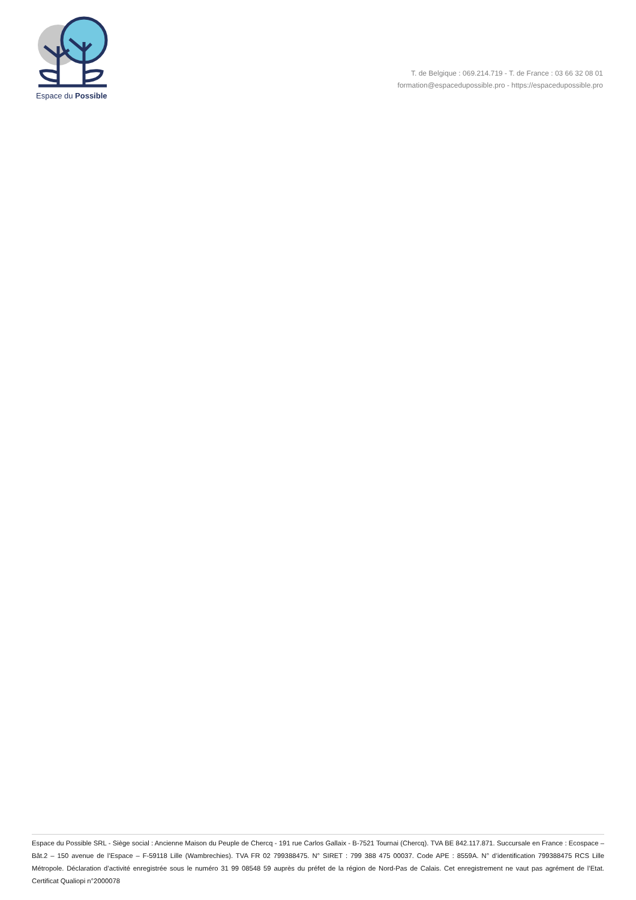Espace du Possible
T. de Belgique : 069.214.719 - T. de France : 03 66 32 08 01
formation@espacedupossible.pro - https://espacedupossible.pro
Espace du Possible SRL - Siège social : Ancienne Maison du Peuple de Chercq - 191 rue Carlos Gallaix - B-7521 Tournai (Chercq). TVA BE 842.117.871. Succursale en France : Ecospace – Bât.2 – 150 avenue de l’Espace – F-59118 Lille (Wambrechies). TVA FR 02 799388475. N° SIRET : 799 388 475 00037. Code APE : 8559A. N° d’identification 799388475 RCS Lille Métropole. Déclaration d’activité enregistrée sous le numéro 31 99 08548 59 auprès du préfet de la région de Nord-Pas de Calais. Cet enregistrement ne vaut pas agrément de l’Etat. Certificat Qualiopi n°2000078